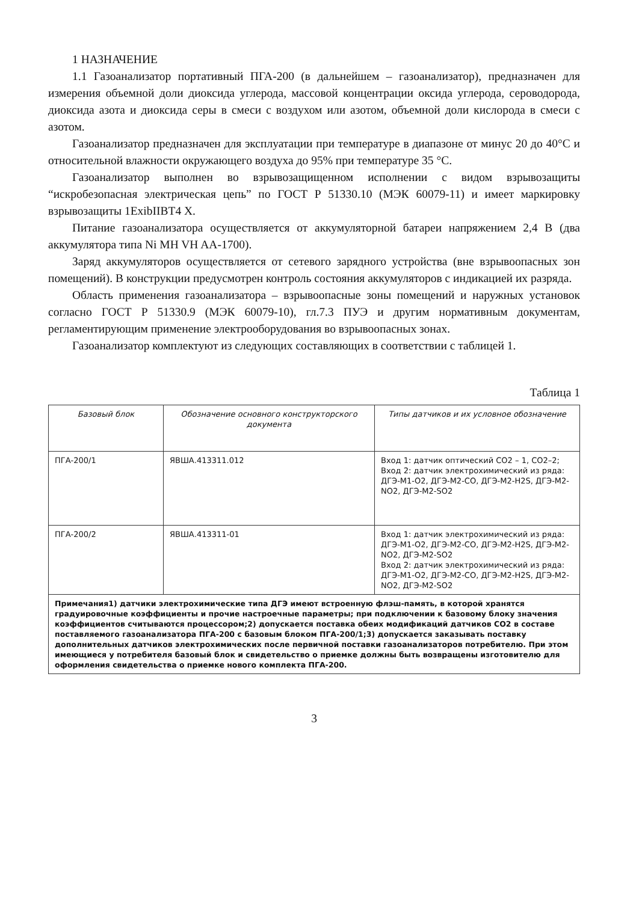1 НАЗНАЧЕНИЕ
1.1 Газоанализатор портативный ПГА-200 (в дальнейшем – газоанализатор), предназначен для измерения объемной доли диоксида углерода, массовой концентрации оксида углерода, сероводорода, диоксида азота и диоксида серы в смеси с воздухом или азотом, объемной доли кислорода в смеси с азотом.
Газоанализатор предназначен для эксплуатации при температуре в диапазоне от минус 20 до 40°С и относительной влажности окружающего воздуха до 95% при температуре 35 °С.
Газоанализатор выполнен во взрывозащищенном исполнении с видом взрывозащиты “искробезопасная электрическая цепь” по ГОСТ Р 51330.10 (МЭК 60079-11) и имеет маркировку взрывозащиты 1ExibIIBT4 X.
Питание газоанализатора осуществляется от аккумуляторной батареи напряжением 2,4 В (два аккумулятора типа Ni MH VH AA-1700).
Заряд аккумуляторов осуществляется от сетевого зарядного устройства (вне взрывоопасных зон помещений). В конструкции предусмотрен контроль состояния аккумуляторов с индикацией их разряда.
Область применения газоанализатора – взрывоопасные зоны помещений и наружных установок согласно ГОСТ Р 51330.9 (МЭК 60079-10), гл.7.3 ПУЭ и другим нормативным документам, регламентирующим применение электрооборудования во взрывоопасных зонах.
Газоанализатор комплектуют из следующих составляющих в соответствии с таблицей 1.
Таблица 1
| Базовый блок | Обозначение основного конструкторского документа | Типы датчиков и их условное обозначение |
| --- | --- | --- |
| ПГА-200/1 | ЯВША.413311.012 | Вход 1: датчик оптический СО2 – 1, СО2–2; Вход 2: датчик электрохимический из ряда: ДГЭ-М1-О2, ДГЭ-М2-СО, ДГЭ-М2-H2S, ДГЭ-М2-NO2, ДГЭ-М2-SO2 |
| ПГА-200/2 | ЯВША.413311-01 | Вход 1: датчик электрохимический из ряда: ДГЭ-М1-О2, ДГЭ-М2-СО, ДГЭ-М2-H2S, ДГЭ-М2-NO2, ДГЭ-М2-SO2 Вход 2: датчик электрохимический из ряда: ДГЭ-М1-О2, ДГЭ-М2-СО, ДГЭ-М2-H2S, ДГЭ-М2-NO2, ДГЭ-М2-SO2 |
| Примечания1) датчики электрохимические типа ДГЭ имеют встроенную флэш-память, в которой хранятся градуировочные коэффициенты и прочие настроечные параметры; при подключении к базовому блоку значения коэффициентов считываются процессором;2) допускается поставка обеих модификаций датчиков СО2 в составе поставляемого газоанализатора ПГА-200 с базовым блоком ПГА-200/1;3) допускается заказывать поставку дополнительных датчиков электрохимических после первичной поставки газоанализаторов потребителю. При этом имеющиеся у потребителя базовый блок и свидетельство о приемке должны быть возвращены изготовителю для оформления свидетельства о приемке нового комплекта ПГА-200. | | |
3